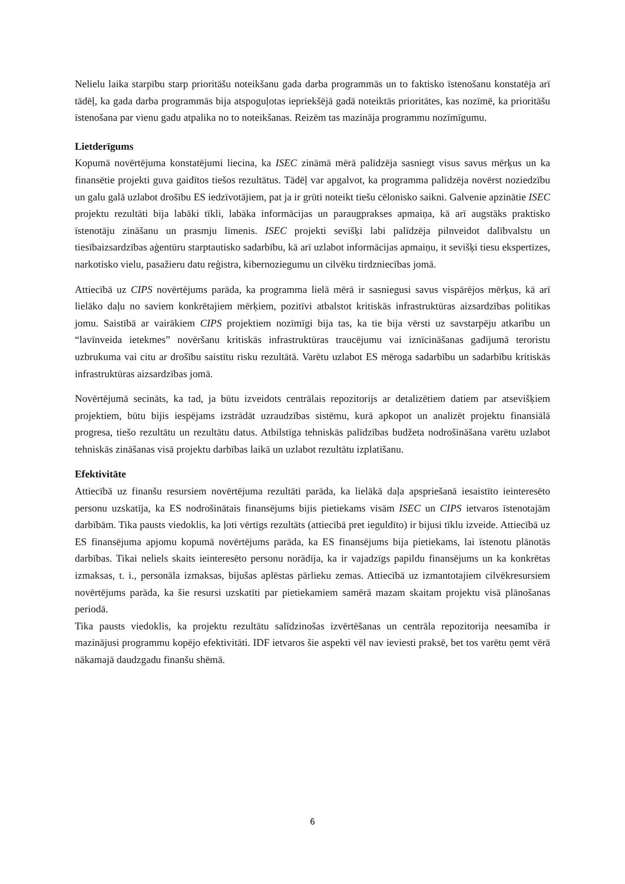Nelielu laika starpību starp prioritāšu noteikšanu gada darba programmās un to faktisko īstenošanu konstatēja arī tādēļ, ka gada darba programmās bija atspoguļotas iepriekšējā gadā noteiktās prioritātes, kas nozīmē, ka prioritāšu īstenošana par vienu gadu atpalika no to noteikšanas. Reizēm tas mazināja programmu nozīmīgumu.
Lietderīgums
Kopumā novērtējuma konstatējumi liecina, ka ISEC zināmā mērā palīdzēja sasniegt visus savus mērķus un ka finansētie projekti guva gaidītos tiešos rezultātus. Tādēļ var apgalvot, ka programma palīdzēja novērst noziedzību un galu galā uzlabot drošību ES iedzīvotājiem, pat ja ir grūti noteikt tiešu cēlonisko saikni. Galvenie apzinātie ISEC projektu rezultāti bija labāki tīkli, labāka informācijas un paraugprakses apmaiņa, kā arī augstāks praktisko īstenotāju zināšanu un prasmju līmenis. ISEC projekti sevišķi labi palīdzēja pilnveidot dalībvalstu un tiesībaizsardzības aģentūru starptautisko sadarbību, kā arī uzlabot informācijas apmaiņu, it sevišķi tiesu ekspertīzes, narkotisko vielu, pasažieru datu reģistra, kibernoziegumu un cilvēku tirdzniecības jomā.
Attiecībā uz CIPS novērtējums parāda, ka programma lielā mērā ir sasniegusi savus vispārējos mērķus, kā arī lielāko daļu no saviem konkrētajiem mērķiem, pozitīvi atbalstot kritiskās infrastruktūras aizsardzības politikas jomu. Saistībā ar vairākiem CIPS projektiem nozīmīgi bija tas, ka tie bija vērsti uz savstarpēju atkarību un “lavīnveida ietekmes” novēršanu kritiskās infrastruktūras traucējumu vai iznīcināšanas gadījumā teroristu uzbrukuma vai citu ar drošību saistītu risku rezultātā. Varētu uzlabot ES mēroga sadarbību un sadarbību kritiskās infrastruktūras aizsardzības jomā.
Novērtējumā secināts, ka tad, ja būtu izveidots centrālais repozitorijs ar detalizētiem datiem par atsevišķiem projektiem, būtu bijis iespējams izstrādāt uzraudzības sistēmu, kurā apkopot un analizēt projektu finansiālā progresa, tiešo rezultātu un rezultātu datus. Atbilstīga tehniskās palīdzības budžeta nodrošināšana varētu uzlabot tehniskās zināšanas visā projektu darbības laikā un uzlabot rezultātu izplatīšanu.
Efektivitāte
Attiecībā uz finanšu resursiem novērtējuma rezultāti parāda, ka lielākā daļa apspriešanā iesaistīto ieinteresēto personu uzskatīja, ka ES nodrošinātais finansējums bijis pietiekams visām ISEC un CIPS ietvaros īstenotajām darbībām. Tika pausts viedoklis, ka ļoti vērtīgs rezultāts (attiecībā pret ieguldīto) ir bijusi tīklu izveide. Attiecībā uz ES finansējuma apjomu kopumā novērtējums parāda, ka ES finansējums bija pietiekams, lai īstenotu plānotās darbības. Tikai neliels skaits ieinteresēto personu norādīja, ka ir vajadzīgs papildu finansējums un ka konkrētas izmaksas, t. i., personāla izmaksas, bijušas aplēstas pārlieku zemas. Attiecībā uz izmantotajiem cilvēkresursiem novērtējums parāda, ka šie resursi uzskatīti par pietiekamiem samērā mazam skaitam projektu visā plānošanas periodā.
Tika pausts viedoklis, ka projektu rezultātu salīdzinošas izvērtēšanas un centrāla repozitorija neesamība ir mazinājusi programmu kopējo efektivitāti. IDF ietvaros šie aspekti vēl nav ieviesti praksē, bet tos varētu ņemt vērā nākamajā daudzgadu finanšu shēmā.
6